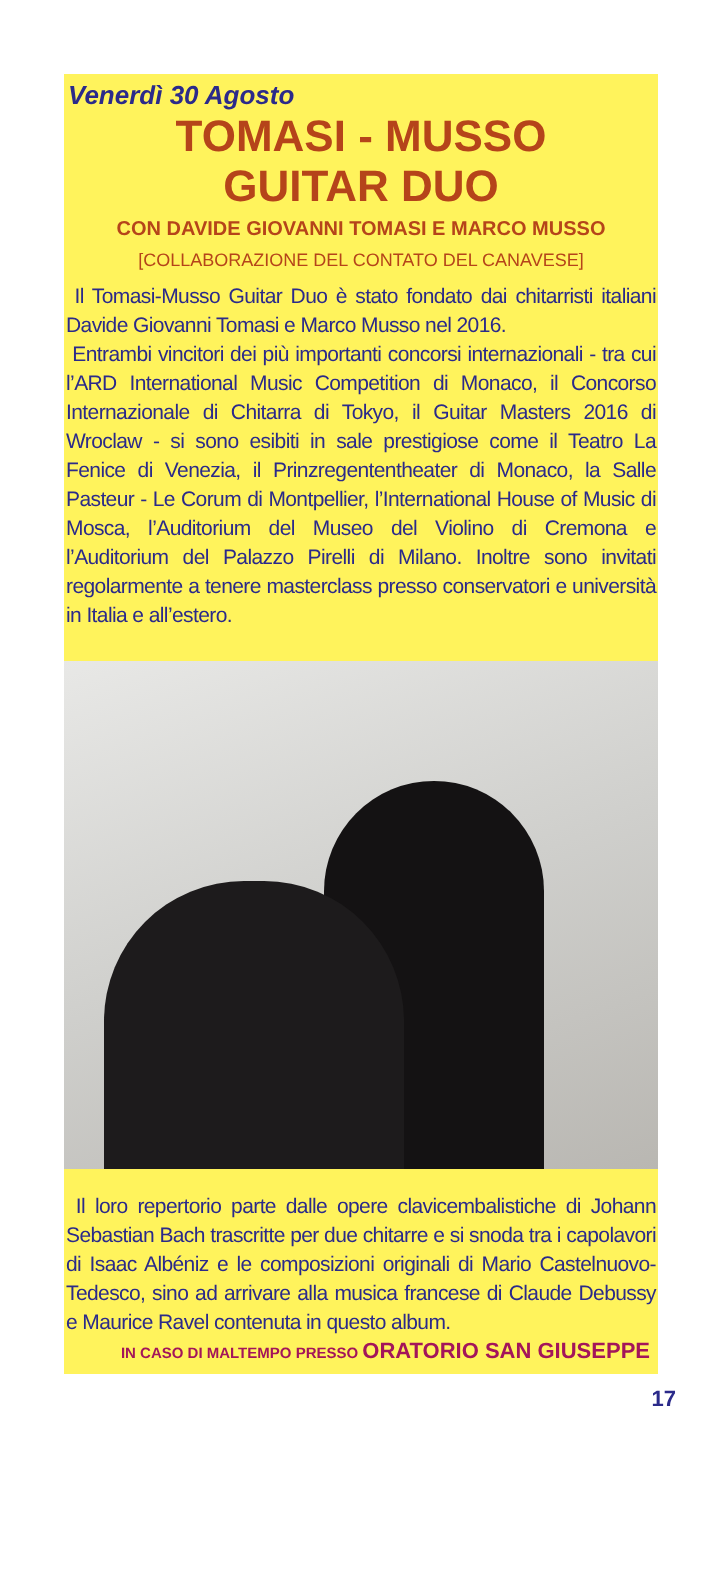Venerdì 30 Agosto
TOMASI - MUSSO
GUITAR DUO
CON DAVIDE GIOVANNI TOMASI E MARCO MUSSO
[COLLABORAZIONE DEL CONTATO DEL CANAVESE]
Il Tomasi-Musso Guitar Duo è stato fondato dai chitarristi italiani Davide Giovanni Tomasi e Marco Musso nel 2016.
Entrambi vincitori dei più importanti concorsi internazionali - tra cui l’ARD International Music Competition di Monaco, il Concorso Internazionale di Chitarra di Tokyo, il Guitar Masters 2016 di Wroclaw - si sono esibiti in sale prestigiose come il Teatro La Fenice di Venezia, il Prinzregententheater di Monaco, la Salle Pasteur - Le Corum di Montpellier, l’International House of Music di Mosca, l’Auditorium del Museo del Violino di Cremona e l’Auditorium del Palazzo Pirelli di Milano. Inoltre sono invitati regolarmente a tenere masterclass presso conservatori e università in Italia e all’estero.
Il loro repertorio parte dalle opere clavicembalistiche di Johann Sebastian Bach trascritte per due chitarre e si snoda tra i capolavori di Isaac Albéniz e le composizioni originali di Mario Castelnuovo-Tedesco, sino ad arrivare alla musica francese di Claude Debussy e Maurice Ravel contenuta in questo album.
IN CASO DI MALTEMPO PRESSO ORATORIO SAN GIUSEPPE
17